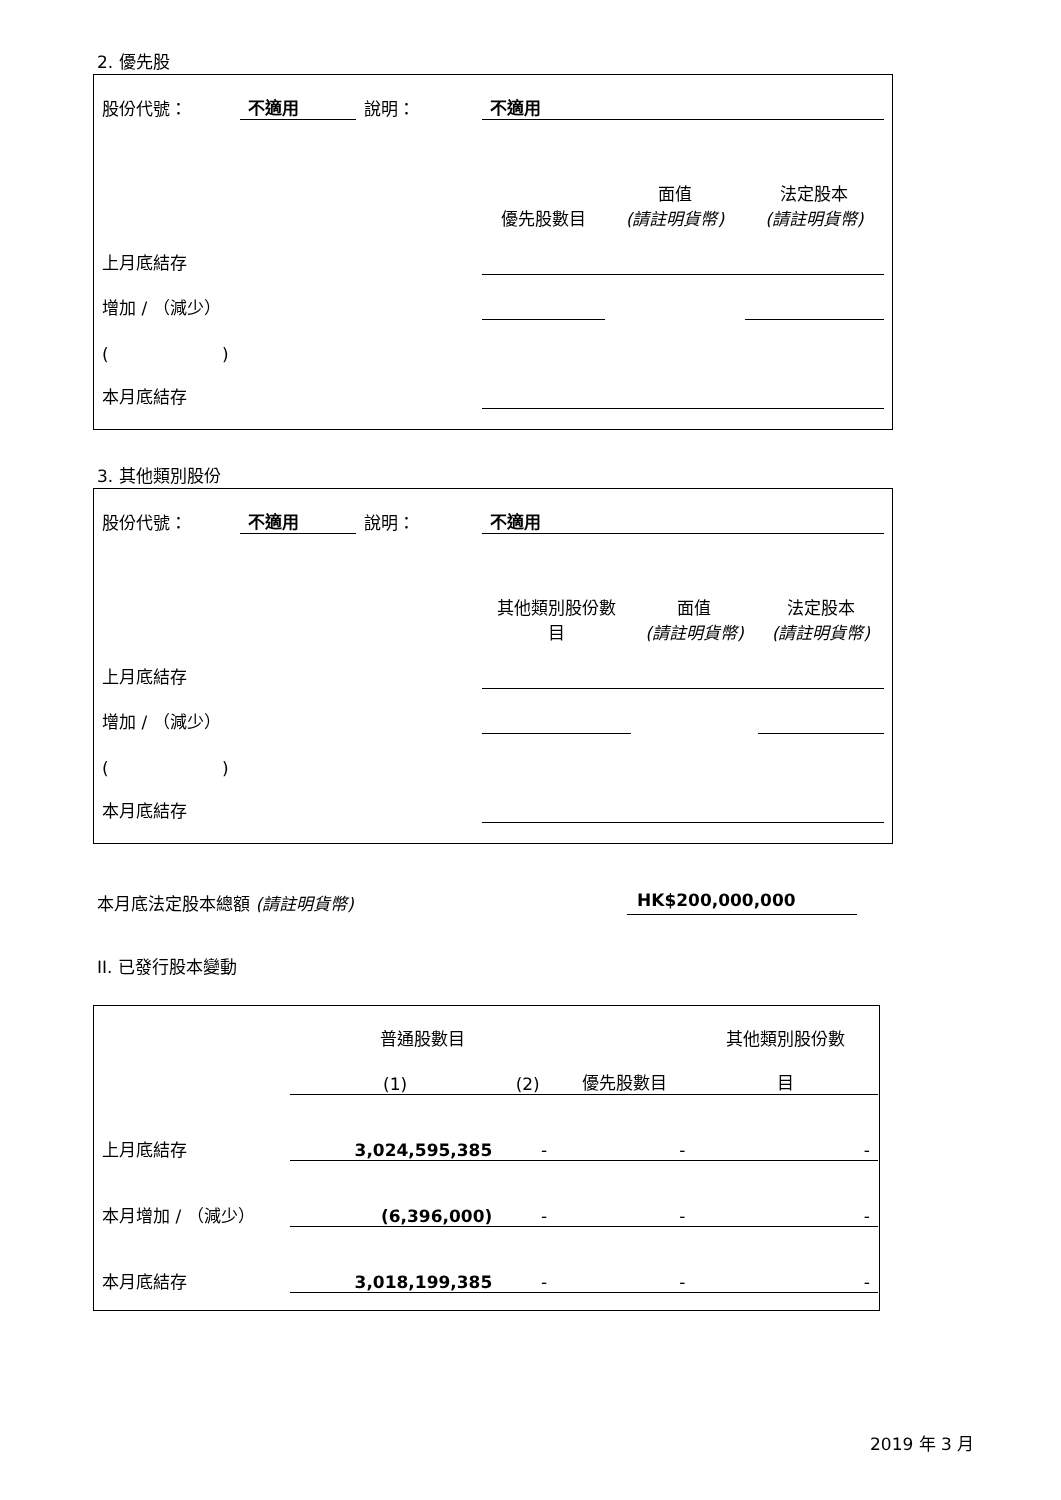2. 優先股
| 股份代號： | 不適用 | 說明： | 不適用 | | |
| | | | 優先股數目 | 面值 (請註明貨幣) | 法定股本 (請註明貨幣) |
| 上月底結存 | | | | | |
| 增加 / （減少） | | | | | |
| ( ) | | | | | |
| 本月底結存 | | | | | |
3. 其他類別股份
| 股份代號： | 不適用 | 說明： | 不適用 | | |
| | | | 其他類別股份數 目 | 面值 (請註明貨幣) | 法定股本 (請註明貨幣) |
| 上月底結存 | | | | | |
| 增加 / （減少） | | | | | |
| ( ) | | | | | |
| 本月底結存 | | | | | |
本月底法定股本總額 (請註明貨幣) HK$200,000,000
II. 已發行股本變動
| | 普通股數目 | | | 其他類別股份數 |
| | (1) | (2) | 優先股數目 | 目 |
| 上月底結存 | 3,024,595,385 | - | - | - |
| 本月增加 / （減少） | (6,396,000) | - | - | - |
| 本月底結存 | 3,018,199,385 | - | - | - |
2019 年 3 月